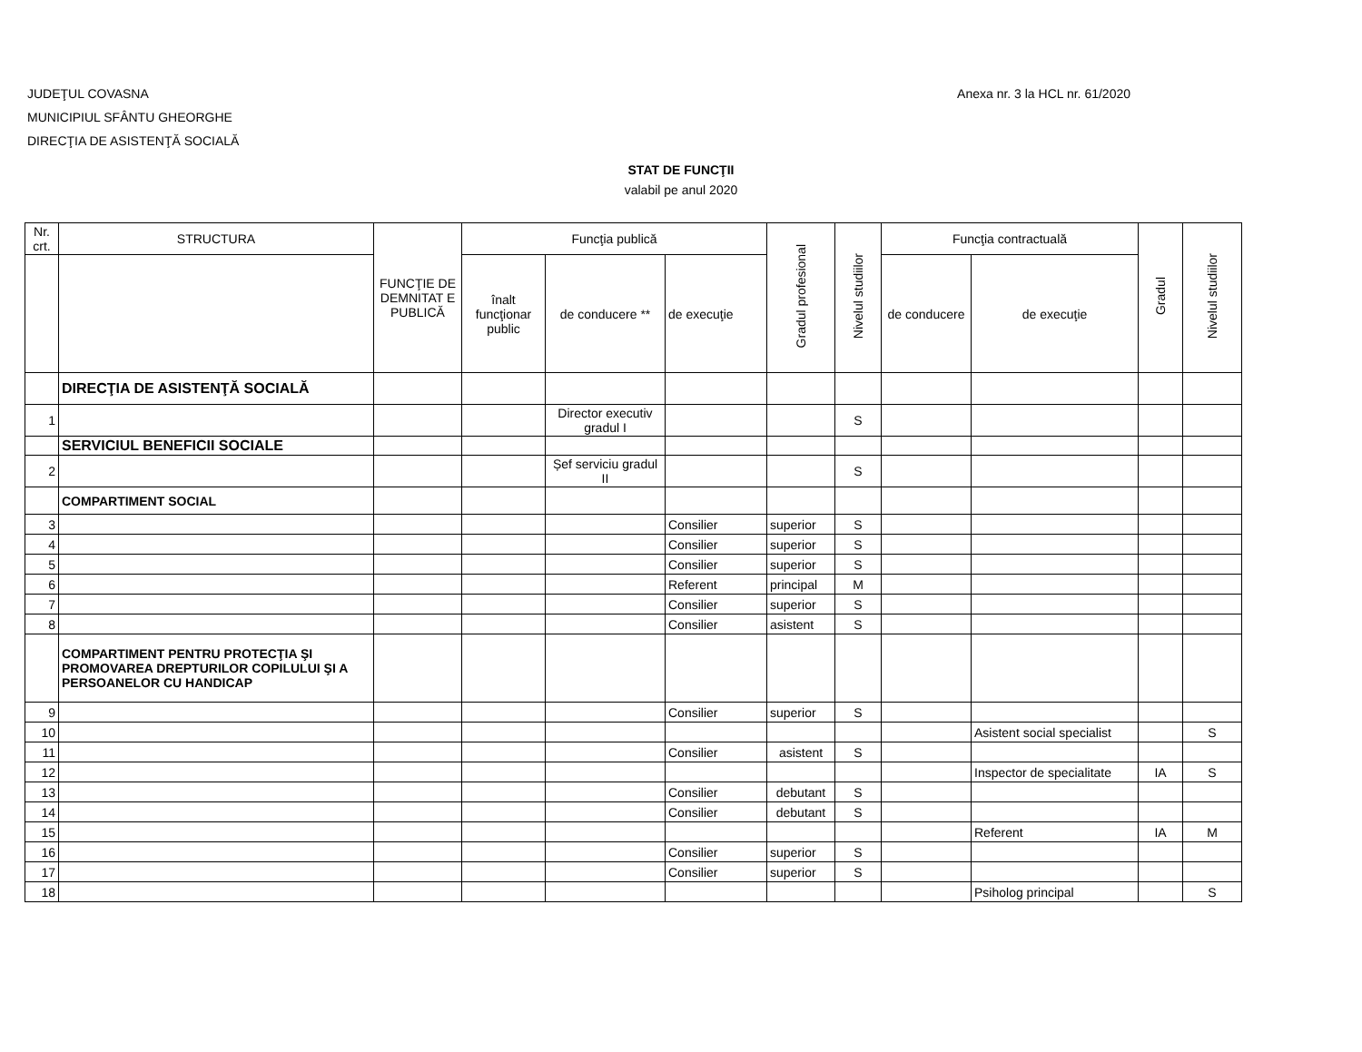JUDEŢUL COVASNA
MUNICIPIUL SFÂNTU GHEORGHE
DIRECŢIA DE ASISTENŢĂ SOCIALĂ
Anexa nr. 3 la HCL nr. 61/2020
STAT DE FUNCŢII
valabil pe anul 2020
| Nr. crt. | STRUCTURA | FUNCŢIE DE DEMNITAT E PUBLICĂ | Funcţia publică | | | Gradul profesional | Nivelul studiilor | Funcţia contractuală | | Gradul | Nivelul studiilor |
| --- | --- | --- | --- | --- | --- | --- | --- | --- | --- | --- | --- |
| | | | înalt funcţionar public | de conducere ** | de execuţie | | | de conducere | de execuţie | | |
| | DIRECŢIA DE ASISTENŢĂ SOCIALĂ | | | | | | | | | | |
| 1 | | | | Director executiv gradul I | | | S | | | | |
| | SERVICIUL BENEFICII SOCIALE | | | | | | | | | | |
| 2 | | | | Șef serviciu gradul II | | | S | | | | |
| | COMPARTIMENT SOCIAL | | | | | | | | | | |
| 3 | | | | | Consilier | superior | S | | | | |
| 4 | | | | | Consilier | superior | S | | | | |
| 5 | | | | | Consilier | superior | S | | | | |
| 6 | | | | | Referent | principal | M | | | | |
| 7 | | | | | Consilier | superior | S | | | | |
| 8 | | | | | Consilier | asistent | S | | | | |
| | COMPARTIMENT PENTRU PROTECŢIA ŞI PROMOVAREA DREPTURILOR COPILULUI ŞI A PERSOANELOR CU HANDICAP | | | | | | | | | | |
| 9 | | | | | Consilier | superior | S | | | | |
| 10 | | | | | | | | | Asistent social specialist | | S |
| 11 | | | | | Consilier | asistent | S | | | | |
| 12 | | | | | | | | | Inspector de specialitate | IA | S |
| 13 | | | | | Consilier | debutant | S | | | | |
| 14 | | | | | Consilier | debutant | S | | | | |
| 15 | | | | | | | | | Referent | IA | M |
| 16 | | | | | Consilier | superior | S | | | | |
| 17 | | | | | Consilier | superior | S | | | | |
| 18 | | | | | | | | | Psiholog principal | | S |